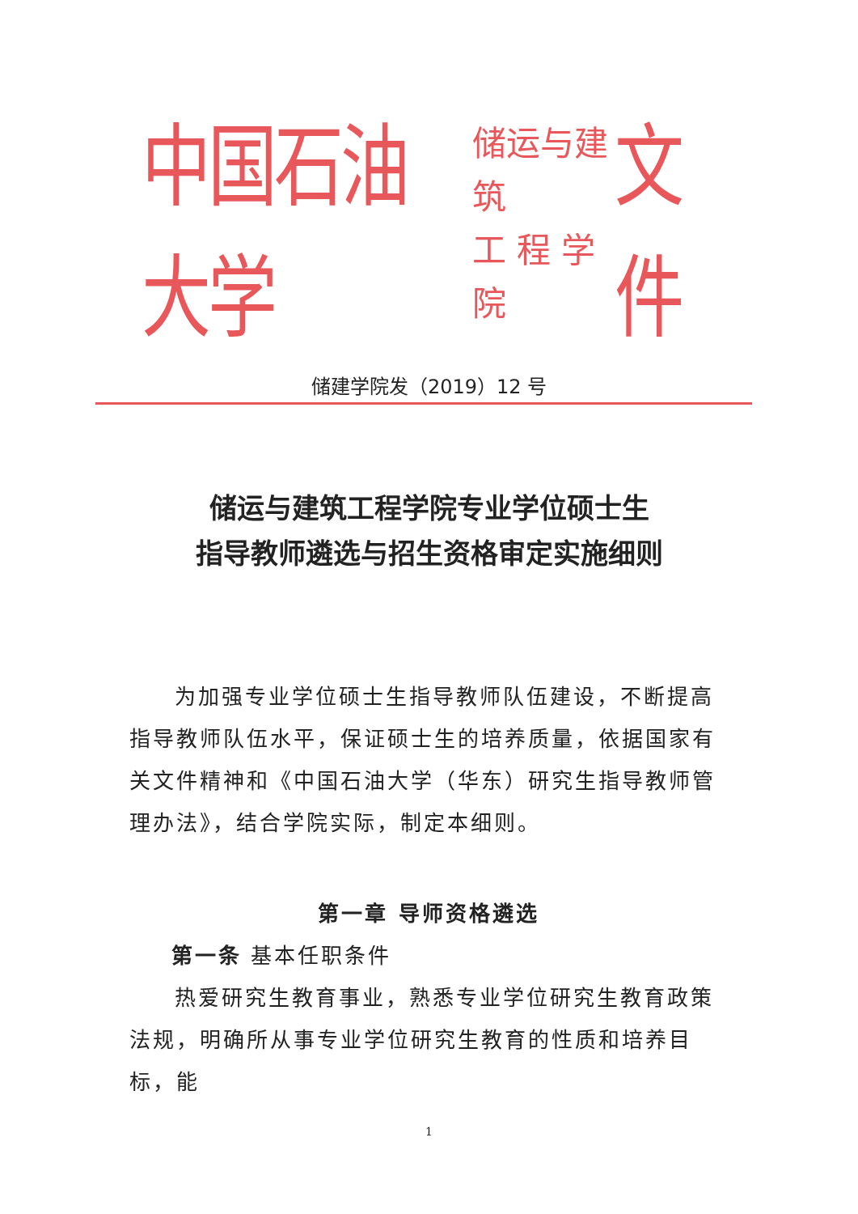中国石油大学 储运与建筑
工 程 学 院 文件
储建学院发（2019）12 号
储运与建筑工程学院专业学位硕士生
指导教师遴选与招生资格审定实施细则
为加强专业学位硕士生指导教师队伍建设，不断提高指导教师队伍水平，保证硕士生的培养质量，依据国家有关文件精神和《中国石油大学（华东）研究生指导教师管理办法》，结合学院实际，制定本细则。
第一章 导师资格遴选
第一条 基本任职条件
热爱研究生教育事业，熟悉专业学位研究生教育政策法规，明确所从事专业学位研究生教育的性质和培养目标，能
1